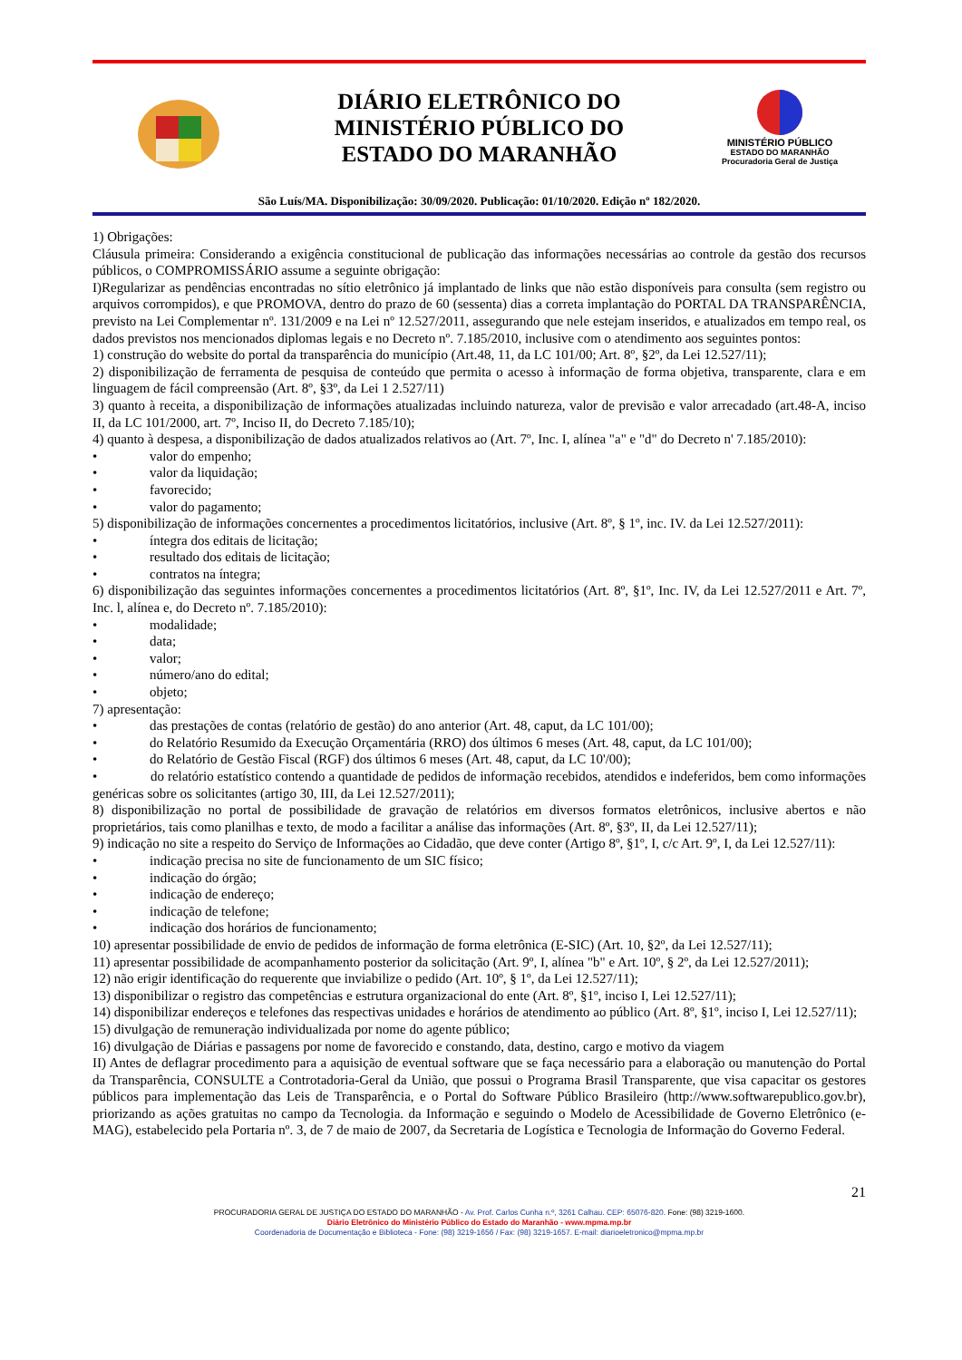DIÁRIO ELETRÔNICO DO
MINISTÉRIO PÚBLICO DO
ESTADO DO MARANHÃO
MINISTÉRIO PÚBLICO
ESTADO DO MARANHÃO
Procuradoria Geral de Justiça
São Luís/MA. Disponibilização: 30/09/2020. Publicação: 01/10/2020. Edição nº 182/2020.
1) Obrigações:
Cláusula primeira: Considerando a exigência constitucional de publicação das informações necessárias ao controle da gestão dos recursos públicos, o COMPROMISSÁRIO assume a seguinte obrigação:
I)Regularizar as pendências encontradas no sítio eletrônico já implantado de links que não estão disponíveis para consulta (sem registro ou arquivos corrompidos), e que PROMOVA, dentro do prazo de 60 (sessenta) dias a correta implantação do PORTAL DA TRANSPARÊNCIA, previsto na Lei Complementar nº. 131/2009 e na Lei nº 12.527/2011, assegurando que nele estejam inseridos, e atualizados em tempo real, os dados previstos nos mencionados diplomas legais e no Decreto nº. 7.185/2010, inclusive com o atendimento aos seguintes pontos:
1) construção do website do portal da transparência do município (Art.48, 11, da LC 101/00; Art. 8º, §2º, da Lei 12.527/11);
2) disponibilização de ferramenta de pesquisa de conteúdo que permita o acesso à informação de forma objetiva, transparente, clara e em linguagem de fácil compreensão (Art. 8º, §3º, da Lei 1 2.527/11)
3) quanto à receita, a disponibilização de informações atualizadas incluindo natureza, valor de previsão e valor arrecadado (art.48-A, inciso II, da LC 101/2000, art. 7º, Inciso II, do Decreto 7.185/10);
4) quanto à despesa, a disponibilização de dados atualizados relativos ao (Art. 7º, Inc. I, alínea "a" e "d" do Decreto n' 7.185/2010):
• valor do empenho;
• valor da liquidação;
• favorecido;
• valor do pagamento;
5) disponibilização de informações concernentes a procedimentos licitatórios, inclusive (Art. 8º, § 1º, inc. IV. da Lei 12.527/2011):
• íntegra dos editais de licitação;
• resultado dos editais de licitação;
• contratos na íntegra;
6) disponibilização das seguintes informações concernentes a procedimentos licitatórios (Art. 8º, §1º, Inc. IV, da Lei 12.527/2011 e Art. 7º, Inc. l, alínea e, do Decreto nº. 7.185/2010):
• modalidade;
• data;
• valor;
• número/ano do edital;
• objeto;
7) apresentação:
• das prestações de contas (relatório de gestão) do ano anterior (Art. 48, caput, da LC 101/00);
• do Relatório Resumido da Execução Orçamentária (RRO) dos últimos 6 meses (Art. 48, caput, da LC 101/00);
• do Relatório de Gestão Fiscal (RGF) dos últimos 6 meses (Art. 48, caput, da LC 10'/00);
• do relatório estatístico contendo a quantidade de pedidos de informação recebidos, atendidos e indeferidos, bem como informações genéricas sobre os solicitantes (artigo 30, III, da Lei 12.527/2011);
8) disponibilização no portal de possibilidade de gravação de relatórios em diversos formatos eletrônicos, inclusive abertos e não proprietários, tais como planilhas e texto, de modo a facilitar a análise das informações (Art. 8º, §3º, II, da Lei 12.527/11);
9) indicação no site a respeito do Serviço de Informações ao Cidadão, que deve conter (Artigo 8º, §1º, I, c/c Art. 9º, I, da Lei 12.527/11):
• indicação precisa no site de funcionamento de um SIC físico;
• indicação do órgão;
• indicação de endereço;
• indicação de telefone;
• indicação dos horários de funcionamento;
10) apresentar possibilidade de envio de pedidos de informação de forma eletrônica (E-SIC) (Art. 10, §2º, da Lei 12.527/11);
11) apresentar possibilidade de acompanhamento posterior da solicitação (Art. 9º, I, alínea "b" e Art. 10º, § 2º, da Lei 12.527/2011);
12) não erigir identificação do requerente que inviabilize o pedido (Art. 10º, § 1º, da Lei 12.527/11);
13) disponibilizar o registro das competências e estrutura organizacional do ente (Art. 8º, §1º, inciso I, Lei 12.527/11);
14) disponibilizar endereços e telefones das respectivas unidades e horários de atendimento ao público (Art. 8º, §1º, inciso I, Lei 12.527/11);
15) divulgação de remuneração individualizada por nome do agente público;
16) divulgação de Diárias e passagens por nome de favorecido e constando, data, destino, cargo e motivo da viagem
II) Antes de deflagrar procedimento para a aquisição de eventual software que se faça necessário para a elaboração ou manutenção do Portal da Transparência, CONSULTE a Controtadoria-Geral da União, que possui o Programa Brasil Transparente, que visa capacitar os gestores públicos para implementação das Leis de Transparência, e o Portal do Software Público Brasileiro (http://www.softwarepublico.gov.br), priorizando as ações gratuitas no campo da Tecnologia. da Informação e seguindo o Modelo de Acessibilidade de Governo Eletrônico (e-MAG), estabelecido pela Portaria nº. 3, de 7 de maio de 2007, da Secretaria de Logística e Tecnologia de Informação do Governo Federal.
21
PROCURADORIA GERAL DE JUSTIÇA DO ESTADO DO MARANHÃO - Av. Prof. Carlos Cunha n.º, 3261 Calhau. CEP: 65076-820. Fone: (98) 3219-1600.
Diário Eletrônico do Ministério Público do Estado do Maranhão - www.mpma.mp.br
Coordenadoria de Documentação e Biblioteca - Fone: (98) 3219-1656 / Fax: (98) 3219-1657. E-mail: diarioeletronico@mpma.mp.br